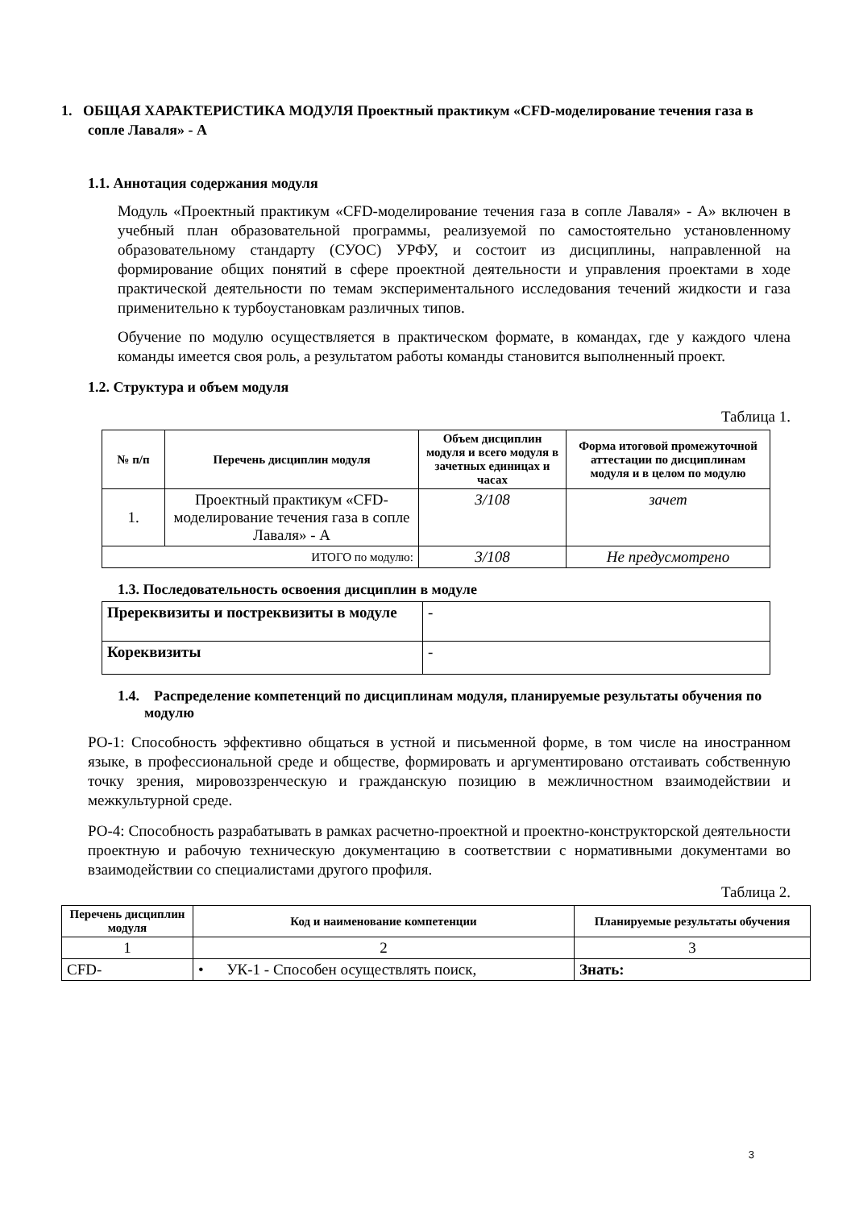1. ОБЩАЯ ХАРАКТЕРИСТИКА МОДУЛЯ Проектный практикум «CFD-моделирование течения газа в сопле Лаваля» - А
1.1. Аннотация содержания модуля
Модуль «Проектный практикум «CFD-моделирование течения газа в сопле Лаваля» - А» включен в учебный план образовательной программы, реализуемой по самостоятельно установленному образовательному стандарту (СУОС) УРФУ, и состоит из дисциплины, направленной на формирование общих понятий в сфере проектной деятельности и управления проектами в ходе практической деятельности по темам экспериментального исследования течений жидкости и газа применительно к турбоустановкам различных типов.
Обучение по модулю осуществляется в практическом формате, в командах, где у каждого члена команды имеется своя роль, а результатом работы команды становится выполненный проект.
1.2. Структура и объем модуля
Таблица 1.
| № п/п | Перечень дисциплин модуля | Объем дисциплин модуля и всего модуля в зачетных единицах и часах | Форма итоговой промежуточной аттестации по дисциплинам модуля и в целом по модулю |
| --- | --- | --- | --- |
| 1. | Проектный практикум «CFD-моделирование течения газа в сопле Лаваля» - А | 3/108 | зачет |
| ИТОГО по модулю: | | 3/108 | Не предусмотрено |
1.3. Последовательность освоения дисциплин в модуле
| Пререквизиты и постреквизиты в модуле | - |
| Кореквизиты | - |
1.4. Распределение компетенций по дисциплинам модуля, планируемые результаты обучения по модулю
РО-1: Способность эффективно общаться в устной и письменной форме, в том числе на иностранном языке, в профессиональной среде и обществе, формировать и аргументировано отстаивать собственную точку зрения, мировоззренческую и гражданскую позицию в межличностном взаимодействии и межкультурной среде.
РО-4: Способность разрабатывать в рамках расчетно-проектной и проектно-конструкторской деятельности проектную и рабочую техническую документацию в соответствии с нормативными документами во взаимодействии со специалистами другого профиля.
Таблица 2.
| Перечень дисциплин модуля | Код и наименование компетенции | Планируемые результаты обучения |
| --- | --- | --- |
| 1 | 2 | 3 |
| CFD- | • УК-1 - Способен осуществлять поиск, | Знать: |
3